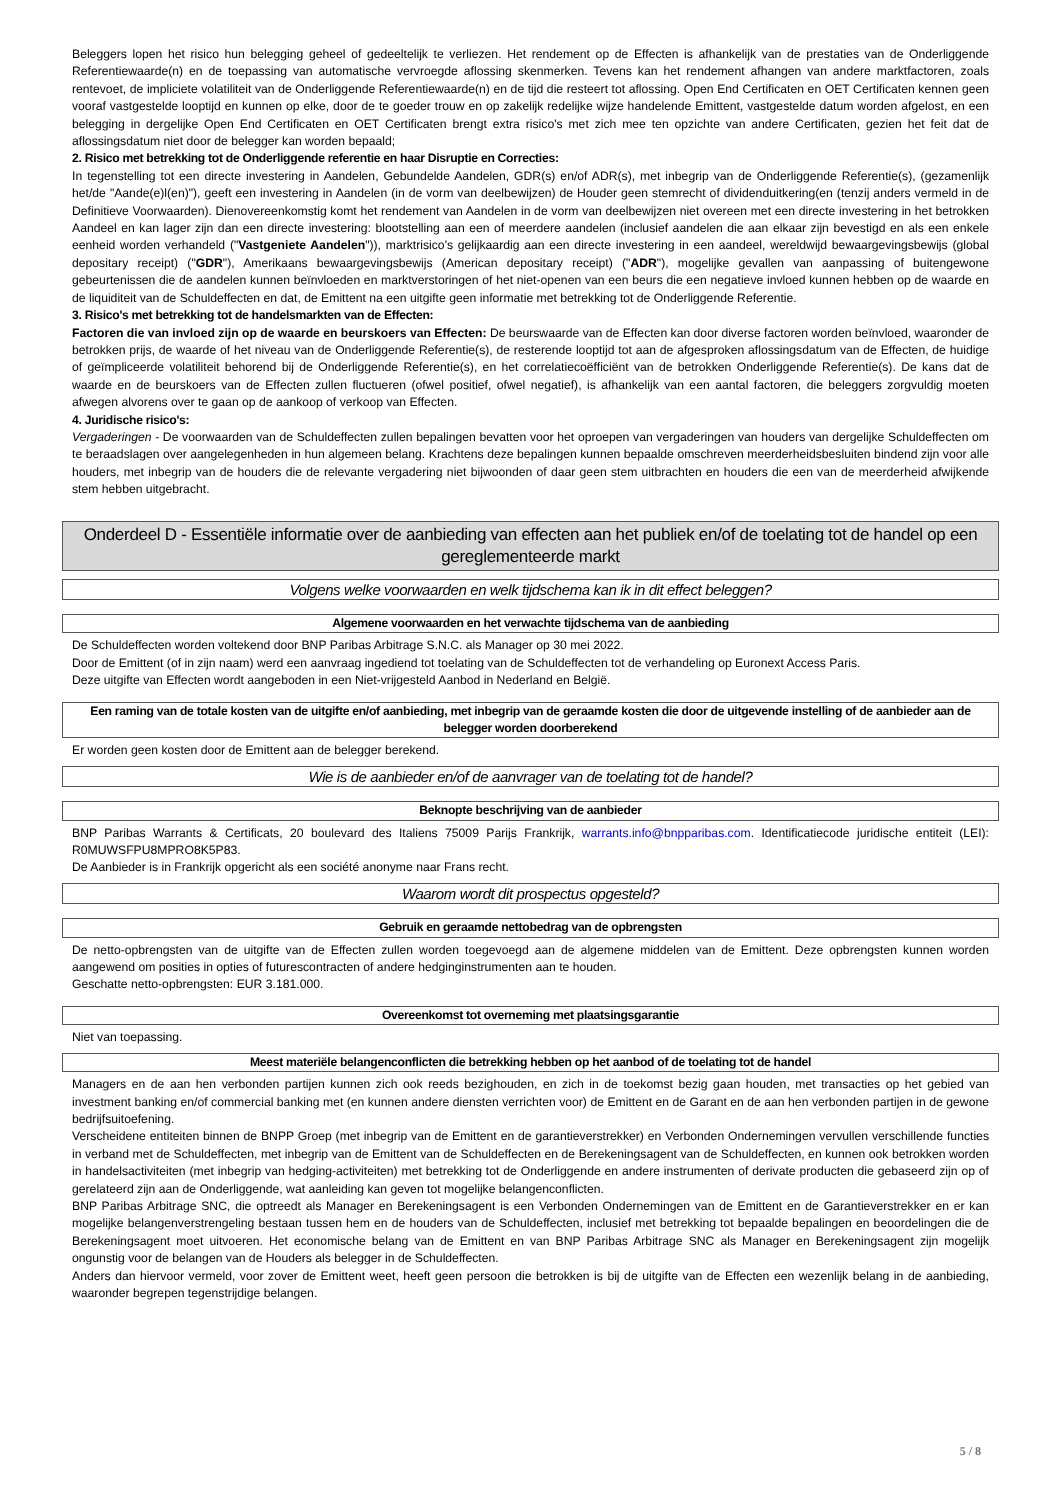Beleggers lopen het risico hun belegging geheel of gedeeltelijk te verliezen. Het rendement op de Effecten is afhankelijk van de prestaties van de Onderliggende Referentiewaarde(n) en de toepassing van automatische vervroegde aflossing skenmerken. Tevens kan het rendement afhangen van andere marktfactoren, zoals rentevoet, de impliciete volatiliteit van de Onderliggende Referentiewaarde(n) en de tijd die resteert tot aflossing. Open End Certificaten en OET Certificaten kennen geen vooraf vastgestelde looptijd en kunnen op elke, door de te goeder trouw en op zakelijk redelijke wijze handelende Emittent, vastgestelde datum worden afgelost, en een belegging in dergelijke Open End Certificaten en OET Certificaten brengt extra risico's met zich mee ten opzichte van andere Certificaten, gezien het feit dat de aflossingsdatum niet door de belegger kan worden bepaald;
2. Risico met betrekking tot de Onderliggende referentie en haar Disruptie en Correcties:
In tegenstelling tot een directe investering in Aandelen, Gebundelde Aandelen, GDR(s) en/of ADR(s), met inbegrip van de Onderliggende Referentie(s), (gezamenlijk het/de "Aande(e)l(en)"), geeft een investering in Aandelen (in de vorm van deelbewijzen) de Houder geen stemrecht of dividenduitkering(en (tenzij anders vermeld in de Definitieve Voorwaarden). Dienovereenkomstig komt het rendement van Aandelen in de vorm van deelbewijzen niet overeen met een directe investering in het betrokken Aandeel en kan lager zijn dan een directe investering: blootstelling aan een of meerdere aandelen (inclusief aandelen die aan elkaar zijn bevestigd en als een enkele eenheid worden verhandeld ("Vastgeniete Aandelen")), marktrisico's gelijkaardig aan een directe investering in een aandeel, wereldwijd bewaargevingsbewijs (global depositary receipt) ("GDR"), Amerikaans bewaargevingsbewijs (American depositary receipt) ("ADR"), mogelijke gevallen van aanpassing of buitengewone gebeurtenissen die de aandelen kunnen beïnvloeden en marktverstoringen of het niet-openen van een beurs die een negatieve invloed kunnen hebben op de waarde en de liquiditeit van de Schuldeffecten en dat, de Emittent na een uitgifte geen informatie met betrekking tot de Onderliggende Referentie.
3. Risico's met betrekking tot de handelsmarkten van de Effecten:
Factoren die van invloed zijn op de waarde en beurskoers van Effecten: De beurswaarde van de Effecten kan door diverse factoren worden beïnvloed, waaronder de betrokken prijs, de waarde of het niveau van de Onderliggende Referentie(s), de resterende looptijd tot aan de afgesproken aflossingsdatum van de Effecten, de huidige of geïmpliceerde volatiliteit behorend bij de Onderliggende Referentie(s), en het correlatiecoëfficiënt van de betrokken Onderliggende Referentie(s). De kans dat de waarde en de beurskoers van de Effecten zullen fluctueren (ofwel positief, ofwel negatief), is afhankelijk van een aantal factoren, die beleggers zorgvuldig moeten afwegen alvorens over te gaan op de aankoop of verkoop van Effecten.
4. Juridische risico's:
Vergaderingen - De voorwaarden van de Schuldeffecten zullen bepalingen bevatten voor het oproepen van vergaderingen van houders van dergelijke Schuldeffecten om te beraadslagen over aangelegenheden in hun algemeen belang. Krachtens deze bepalingen kunnen bepaalde omschreven meerderheidsbesluiten bindend zijn voor alle houders, met inbegrip van de houders die de relevante vergadering niet bijwoonden of daar geen stem uitbrachten en houders die een van de meerderheid afwijkende stem hebben uitgebracht.
Onderdeel D - Essentiële informatie over de aanbieding van effecten aan het publiek en/of de toelating tot de handel op een gereglementeerde markt
Volgens welke voorwaarden en welk tijdschema kan ik in dit effect beleggen?
Algemene voorwaarden en het verwachte tijdschema van de aanbieding
De Schuldeffecten worden voltekend door BNP Paribas Arbitrage S.N.C. als Manager op 30 mei 2022.
Door de Emittent (of in zijn naam) werd een aanvraag ingediend tot toelating van de Schuldeffecten tot de verhandeling op Euronext Access Paris.
Deze uitgifte van Effecten wordt aangeboden in een Niet-vrijgesteld Aanbod in Nederland en België.
Een raming van de totale kosten van de uitgifte en/of aanbieding, met inbegrip van de geraamde kosten die door de uitgevende instelling of de aanbieder aan de belegger worden doorberekend
Er worden geen kosten door de Emittent aan de belegger berekend.
Wie is de aanbieder en/of de aanvrager van de toelating tot de handel?
Beknopte beschrijving van de aanbieder
BNP Paribas Warrants & Certificats, 20 boulevard des Italiens 75009 Parijs Frankrijk, warrants.info@bnpparibas.com. Identificatiecode juridische entiteit (LEI): R0MUWSFPU8MPRO8K5P83.
De Aanbieder is in Frankrijk opgericht als een société anonyme naar Frans recht.
Waarom wordt dit prospectus opgesteld?
Gebruik en geraamde nettobedrag van de opbrengsten
De netto-opbrengsten van de uitgifte van de Effecten zullen worden toegevoegd aan de algemene middelen van de Emittent. Deze opbrengsten kunnen worden aangewend om posities in opties of futurescontracten of andere hedginginstrumenten aan te houden.
Geschatte netto-opbrengsten: EUR 3.181.000.
Overeenkomst tot overneming met plaatsingsgarantie
Niet van toepassing.
Meest materiële belangenconflicten die betrekking hebben op het aanbod of de toelating tot de handel
Managers en de aan hen verbonden partijen kunnen zich ook reeds bezighouden, en zich in de toekomst bezig gaan houden, met transacties op het gebied van investment banking en/of commercial banking met (en kunnen andere diensten verrichten voor) de Emittent en de Garant en de aan hen verbonden partijen in de gewone bedrijfsuitoefening.
Verscheidene entiteiten binnen de BNPP Groep (met inbegrip van de Emittent en de garantieverstrekker) en Verbonden Ondernemingen vervullen verschillende functies in verband met de Schuldeffecten, met inbegrip van de Emittent van de Schuldeffecten en de Berekeningsagent van de Schuldeffecten, en kunnen ook betrokken worden in handelsactiviteiten (met inbegrip van hedging-activiteiten) met betrekking tot de Onderliggende en andere instrumenten of derivate producten die gebaseerd zijn op of gerelateerd zijn aan de Onderliggende, wat aanleiding kan geven tot mogelijke belangenconflicten.
BNP Paribas Arbitrage SNC, die optreedt als Manager en Berekeningsagent is een Verbonden Ondernemingen van de Emittent en de Garantieverstrekker en er kan mogelijke belangenverstrengeling bestaan tussen hem en de houders van de Schuldeffecten, inclusief met betrekking tot bepaalde bepalingen en beoordelingen die de Berekeningsagent moet uitvoeren. Het economische belang van de Emittent en van BNP Paribas Arbitrage SNC als Manager en Berekeningsagent zijn mogelijk ongunstig voor de belangen van de Houders als belegger in de Schuldeffecten.
Anders dan hiervoor vermeld, voor zover de Emittent weet, heeft geen persoon die betrokken is bij de uitgifte van de Effecten een wezenlijk belang in de aanbieding, waaronder begrepen tegenstrijdige belangen.
5 / 8